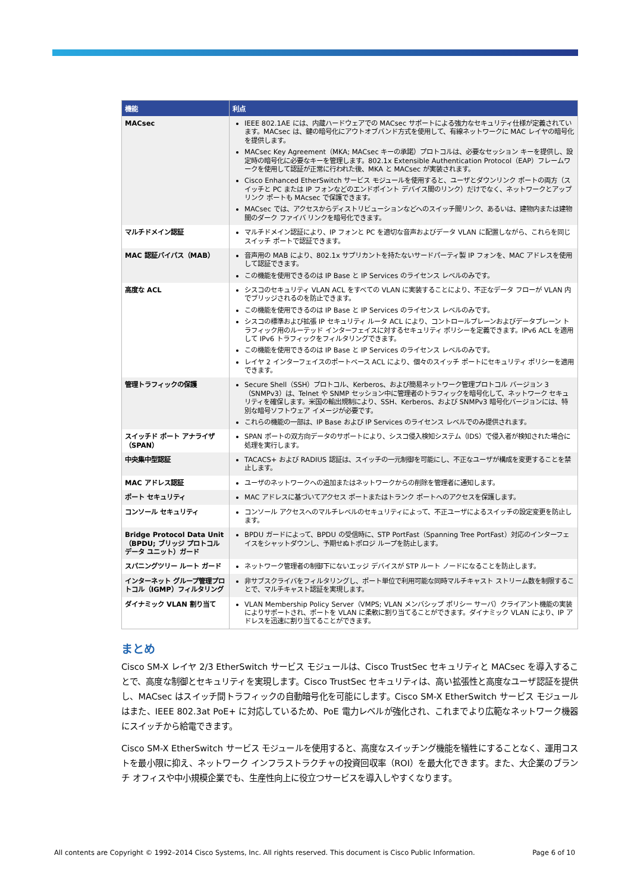| 機能 | 利点 |
| --- | --- |
| MACsec | IEEE 802.1AE には、内蔵ハードウェアでの MACsec サポートによる強力なセキュリティ仕様が定義されています。MACsec は、鍵の暗号化にアウトオブバンド方式を使用して、有線ネットワークに MAC レイヤの暗号化を提供します。 MACsec Key Agreement（MKA; MACsec キーの承諾）プロトコルは、必要なセッション キーを提供し、設定時の暗号化に必要なキーを管理します。802.1x Extensible Authentication Protocol（EAP）フレームワークを使用して認証が正常に行われた後、MKA と MACsec が実装されます。 Cisco Enhanced EtherSwitch サービス モジュールを使用すると、ユーザとダウンリンク ポートの両方（スイッチと PC または IP フォンなどのエンドポイント デバイス間のリンク）だけでなく、ネットワークとアップリンク ポートも MAcsec で保護できます。 MACsec では、アクセスからディストリビューションなどへのスイッチ間リンク、あるいは、建物内または建物間のダーク ファイバ リンクを暗号化できます。 |
| マルチドメイン認証 | マルチドメイン認証により、IP フォンと PC を適切な音声およびデータ VLAN に配置しながら、これらを同じスイッチ ポートで認証できます。 |
| MAC 認証バイパス（MAB） | 音声用の MAB により、802.1x サプリカントを持たないサードパーティ製 IP フォンを、MAC アドレスを使用して認証できます。 この機能を使用できるのは IP Base と IP Services のライセンス レベルのみです。 |
| 高度な ACL | シスコのセキュリティ VLAN ACL をすべての VLAN に実装することにより、不正なデータ フローが VLAN 内でブリッジされるのを防止できます。 この機能を使用できるのは IP Base と IP Services のライセンス レベルのみです。 シスコの標準および拡張 IP セキュリティ ルータ ACL により、コントロールプレーンおよびデータプレーン トラフィック用のルーテッド インターフェイスに対するセキュリティ ポリシーを定義できます。IPv6 ACL を適用して IPv6 トラフィックをフィルタリングできます。 この機能を使用できるのは IP Base と IP Services のライセンス レベルのみです。 レイヤ 2 インターフェイスのポートベース ACL により、個々のスイッチ ポートにセキュリティ ポリシーを適用できます。 |
| 管理トラフィックの保護 | Secure Shell（SSH）プロトコル、Kerberos、および簡易ネットワーク管理プロトコル バージョン 3（SNMPv3）は、Telnet や SNMP セッション中に管理者のトラフィックを暗号化して、ネットワーク セキュリティを確保します。米国の輸出規制により、SSH、Kerberos、および SNMPv3 暗号化バージョンには、特別な暗号ソフトウェア イメージが必要です。 これらの機能の一部は、IP Base および IP Services のライセンス レベルでのみ提供されます。 |
| スイッチド ポート アナライザ（SPAN） | SPAN ポートの双方向データのサポートにより、シスコ侵入検知システム（IDS）で侵入者が検知された場合に処理を実行します。 |
| 中央集中型認証 | TACACS+ および RADIUS 認証は、スイッチの一元制御を可能にし、不正なユーザが構成を変更することを禁止します。 |
| MAC アドレス認証 | ユーザのネットワークへの追加またはネットワークからの削除を管理者に通知します。 |
| ポート セキュリティ | MAC アドレスに基づいてアクセス ポートまたはトランク ポートへのアクセスを保護します。 |
| コンソール セキュリティ | コンソール アクセスへのマルチレベルのセキュリティによって、不正ユーザによるスイッチの設定変更を防止します。 |
| Bridge Protocol Data Unit（BPDU; ブリッジ プロトコル データ ユニット）ガード | BPDU ガードによって、BPDU の受信時に、STP PortFast（Spanning Tree PortFast）対応のインターフェイスをシャットダウンし、予期せぬトポロジ ループを防止します。 |
| スパニングツリー ルート ガード | ネットワーク管理者の制御下にないエッジ デバイスが STP ルート ノードになることを防止します。 |
| インターネット グループ管理プロトコル（IGMP）フィルタリング | 非サブスクライバをフィルタリングし、ポート単位で利用可能な同時マルチキャスト ストリーム数を制限することで、マルチキャスト認証を実現します。 |
| ダイナミック VLAN 割り当て | VLAN Membership Policy Server（VMPS; VLAN メンバシップ ポリシー サーバ）クライアント機能の実装によりサポートされ、ポートを VLAN に柔軟に割り当てることができます。ダイナミック VLAN により、IP アドレスを迅速に割り当てることができます。 |
まとめ
Cisco SM-X レイヤ 2/3 EtherSwitch サービス モジュールは、Cisco TrustSec セキュリティと MACsec を導入することで、高度な制御とセキュリティを実現します。Cisco TrustSec セキュリティは、高い拡張性と高度なユーザ認証を提供し、MACsec はスイッチ間トラフィックの自動暗号化を可能にします。Cisco SM-X EtherSwitch サービス モジュールはまた、IEEE 802.3at PoE+ に対応しているため、PoE 電力レベルが強化され、これまでより広範なネットワーク機器にスイッチから給電できます。
Cisco SM-X EtherSwitch サービス モジュールを使用すると、高度なスイッチング機能を犠牲にすることなく、運用コストを最小限に抑え、ネットワーク インフラストラクチャの投資回収率（ROI）を最大化できます。また、大企業のブランチ オフィスや中小規模企業でも、生産性向上に役立つサービスを導入しやすくなります。
All contents are Copyright © 1992–2014 Cisco Systems, Inc. All rights reserved. This document is Cisco Public Information. Page 6 of 10